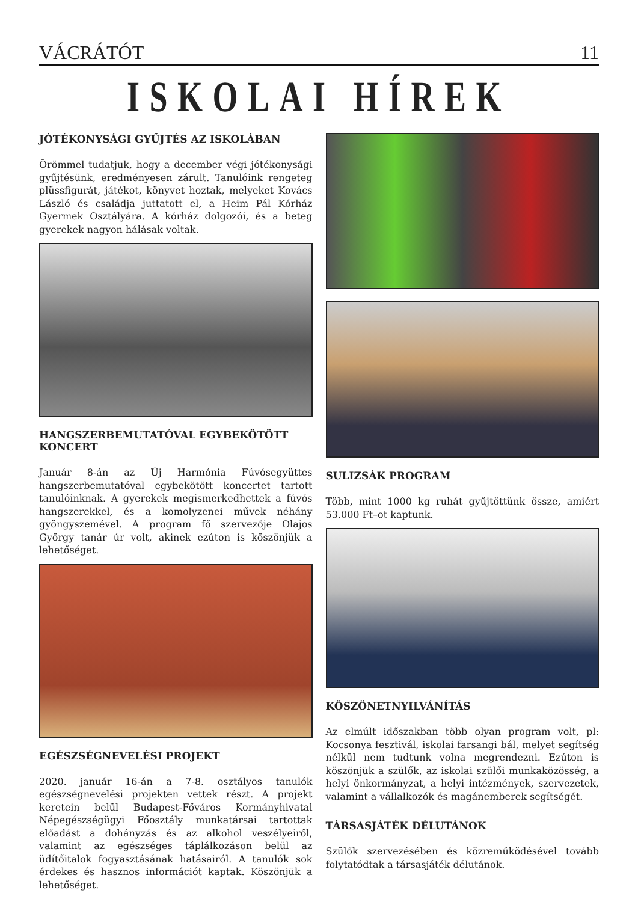VÁCRÁTÓT 11
ISKOLAI HÍREK
JÓTÉKONYSÁGI GYŰJTÉS AZ ISKOLÁBAN
Örömmel tudatjuk, hogy a december végi jótékonysági gyűjtésünk, eredményesen zárult. Tanulóink rengeteg plüssfigurát, játékot, könyvet hoztak, melyeket Kovács László és családja juttatott el, a Heim Pál Kórház Gyermek Osztályára. A kórház dolgozói, és a beteg gyerekek nagyon hálásak voltak.
HANGSZERBEMUTATÓVAL EGYBEKÖTÖTT KONCERT
Január 8-án az Új Harmónia Fúvósegyüttes hangszerbemutatóval egybekötött koncertet tartott tanulóinknak. A gyerekek megismerkedhettek a fúvós hangszerekkel, és a komolyzenei művek néhány gyöngyszemével. A program fő szervezője Olajos György tanár úr volt, akinek ezúton is köszönjük a lehetőséget.
EGÉSZSÉGNEVELÉSI PROJEKT
2020. január 16-án a 7-8. osztályos tanulók egészségnevelési projekten vettek részt. A projekt keretein belül Budapest-Főváros Kormányhivatal Népegészségügyi Főosztály munkatársai tartottak előadást a dohányzás és az alkohol veszélyeiről, valamint az egészséges táplálkozáson belül az üdítőitalok fogyasztásának hatásairól. A tanulók sok érdekes és hasznos információt kaptak. Köszönjük a lehetőséget.
SULIZSÁK PROGRAM
Több, mint 1000 kg ruhát gyűjtöttünk össze, amiért 53.000 Ft–ot kaptunk.
KÖSZÖNETNYILVÁNÍTÁS
Az elmúlt időszakban több olyan program volt, pl: Kocsonya fesztivál, iskolai farsangi bál, melyet segítség nélkül nem tudtunk volna megrendezni. Ezúton is köszönjük a szülők, az iskolai szülői munkaközösség, a helyi önkormányzat, a helyi intézmények, szervezetek, valamint a vállalkozók és magánemberek segítségét.
TÁRSASJÁTÉK DÉLUTÁNOK
Szülők szervezésében és közreműködésével tovább folytatódtak a társasjáték délutánok.